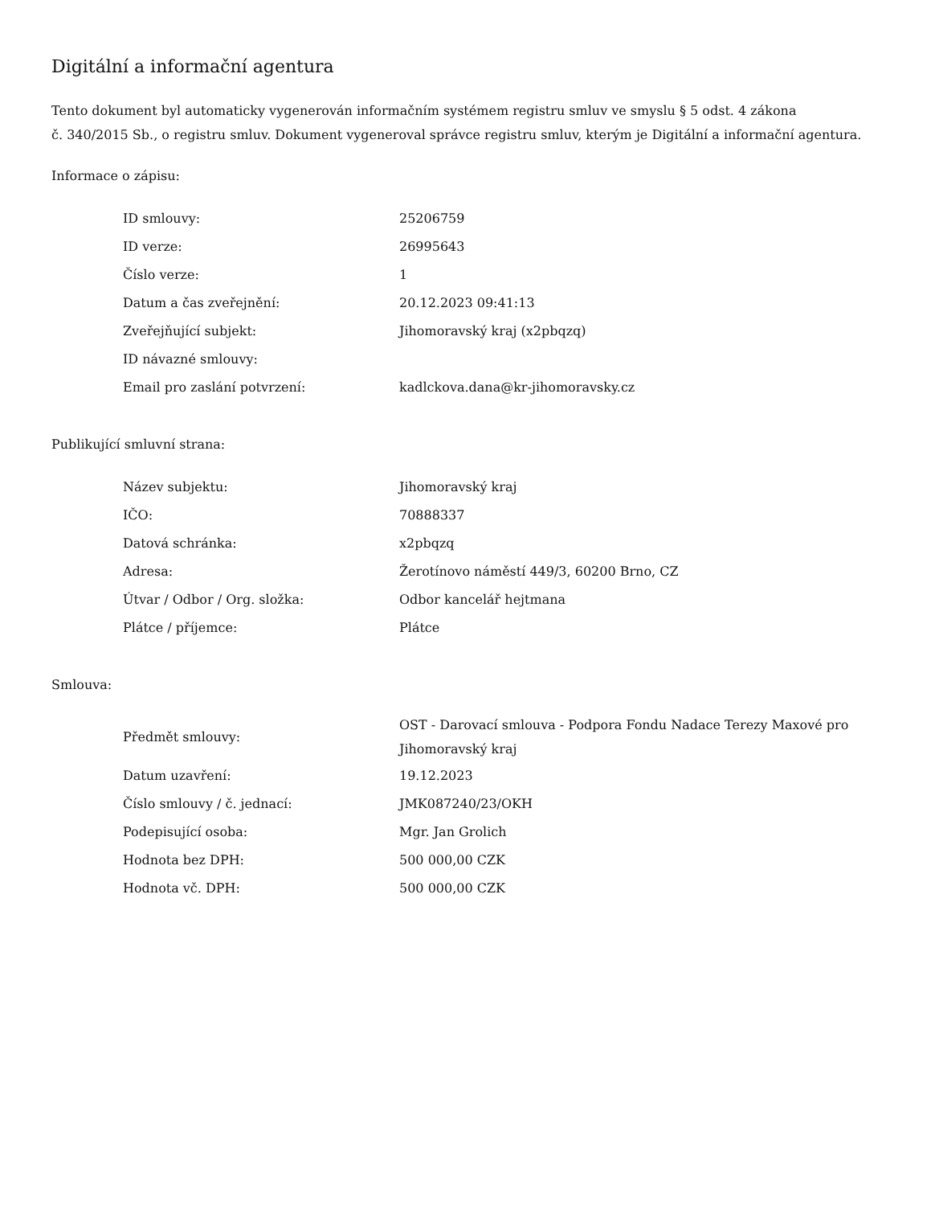Digitální a informační agentura
Tento dokument byl automaticky vygenerován informačním systémem registru smluv ve smyslu § 5 odst. 4 zákona
č. 340/2015 Sb., o registru smluv. Dokument vygeneroval správce registru smluv, kterým je Digitální a informační agentura.
Informace o zápisu:
| ID smlouvy: | 25206759 |
| ID verze: | 26995643 |
| Číslo verze: | 1 |
| Datum a čas zveřejnění: | 20.12.2023 09:41:13 |
| Zveřejňující subjekt: | Jihomoravský kraj (x2pbqzq) |
| ID návazné smlouvy: | |
| Email pro zaslání potvrzení: | kadlckova.dana@kr-jihomoravsky.cz |
Publikující smluvní strana:
| Název subjektu: | Jihomoravský kraj |
| IČO: | 70888337 |
| Datová schránka: | x2pbqzq |
| Adresa: | Žerotínovo náměstí 449/3, 60200 Brno, CZ |
| Útvar / Odbor / Org. složka: | Odbor kancelář hejtmana |
| Plátce / příjemce: | Plátce |
Smlouva:
| Předmět smlouvy: | OST - Darovací smlouva - Podpora Fondu Nadace Terezy Maxové pro Jihomoravský kraj |
| Datum uzavření: | 19.12.2023 |
| Číslo smlouvy / č. jednací: | JMK087240/23/OKH |
| Podepisující osoba: | Mgr. Jan Grolich |
| Hodnota bez DPH: | 500 000,00 CZK |
| Hodnota vč. DPH: | 500 000,00 CZK |